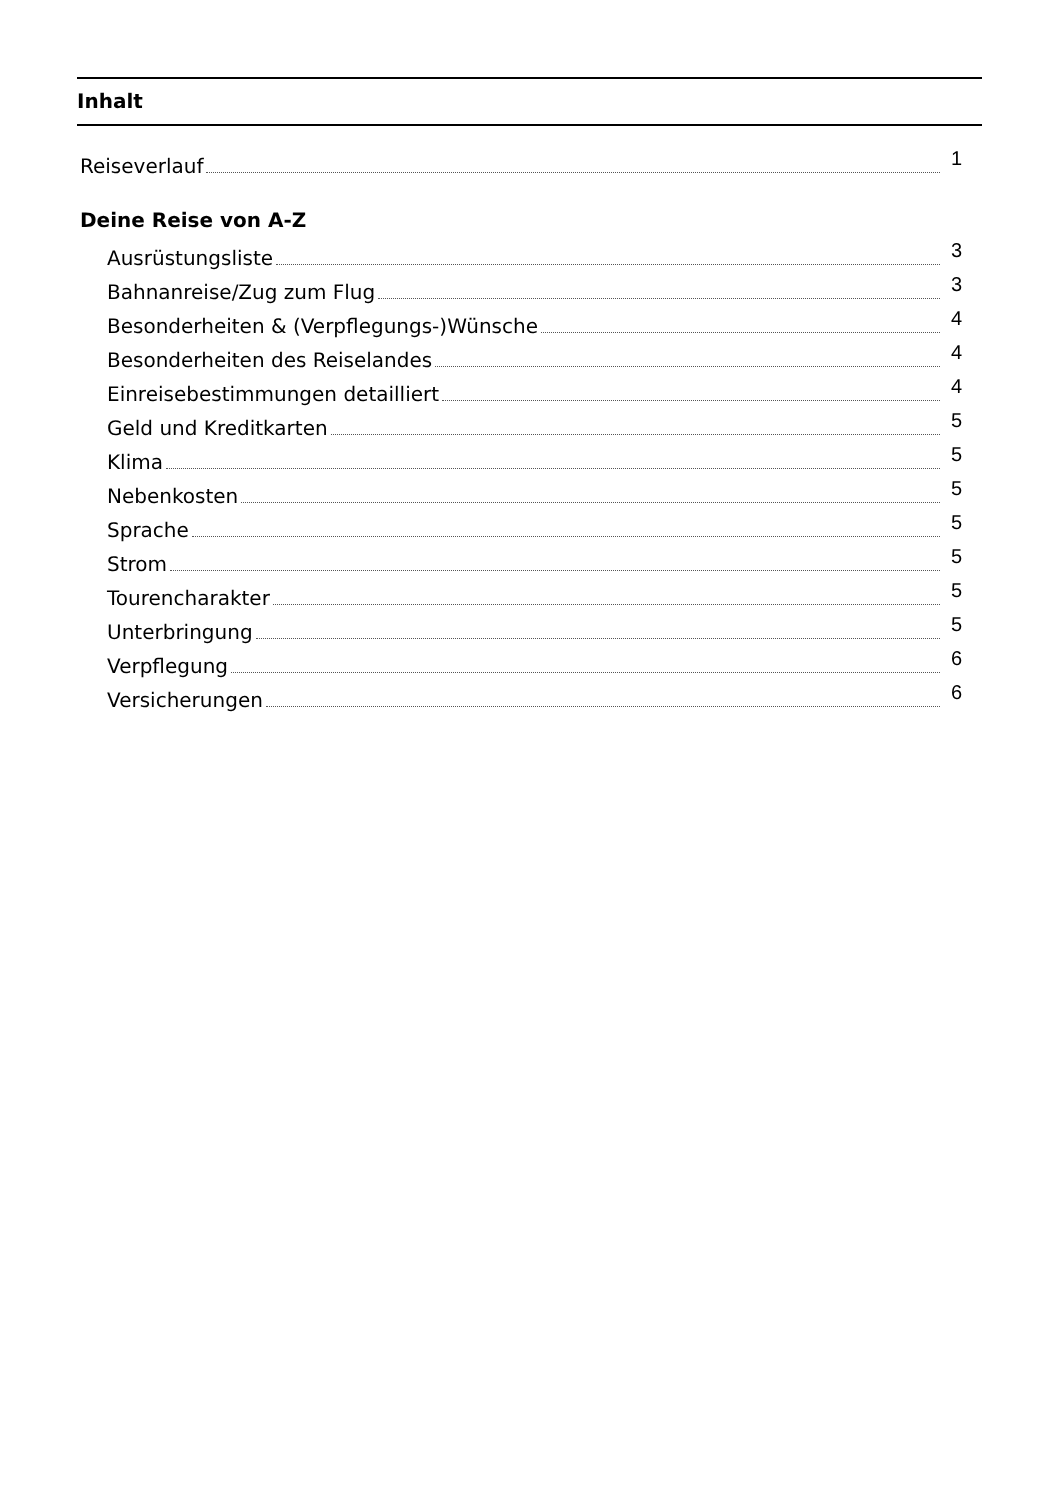Inhalt
Reiseverlauf 1
Deine Reise von A-Z
Ausrüstungsliste 3
Bahnanreise/Zug zum Flug 3
Besonderheiten & (Verpflegungs-)Wünsche 4
Besonderheiten des Reiselandes 4
Einreisebestimmungen detailliert 4
Geld und Kreditkarten 5
Klima 5
Nebenkosten 5
Sprache 5
Strom 5
Tourencharakter 5
Unterbringung 5
Verpflegung 6
Versicherungen 6